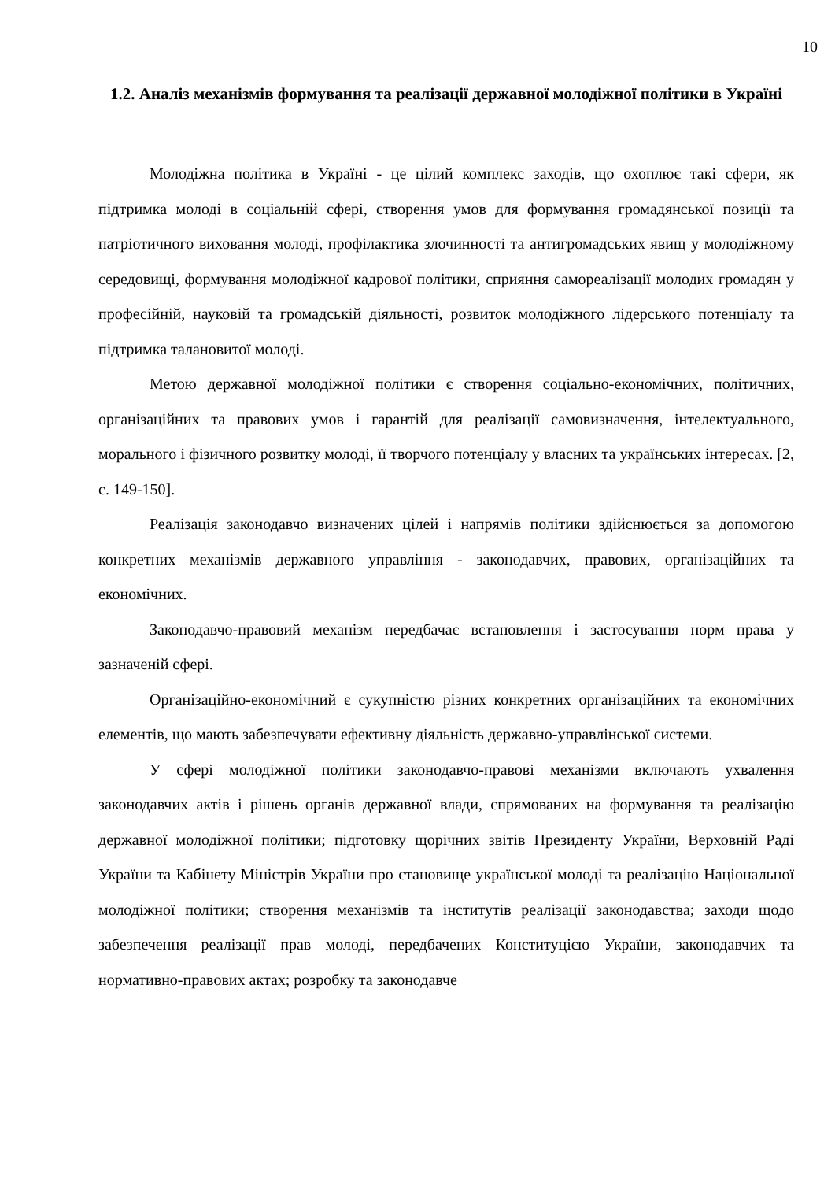10
1.2. Аналіз механізмів формування та реалізації державної молодіжної політики в Україні
Молодіжна політика в Україні - це цілий комплекс заходів, що охоплює такі сфери, як підтримка молоді в соціальній сфері, створення умов для формування громадянської позиції та патріотичного виховання молоді, профілактика злочинності та антигромадських явищ у молодіжному середовищі, формування молодіжної кадрової політики, сприяння самореалізації молодих громадян у професійній, науковій та громадській діяльності, розвиток молодіжного лідерського потенціалу та підтримка талановитої молоді.
Метою державної молодіжної політики є створення соціально-економічних, політичних, організаційних та правових умов і гарантій для реалізації самовизначення, інтелектуального, морального і фізичного розвитку молоді, її творчого потенціалу у власних та українських інтересах. [2, с. 149-150].
Реалізація законодавчо визначених цілей і напрямів політики здійснюється за допомогою конкретних механізмів державного управління - законодавчих, правових, організаційних та економічних.
Законодавчо-правовий механізм передбачає встановлення і застосування норм права у зазначеній сфері.
Організаційно-економічний є сукупністю різних конкретних організаційних та економічних елементів, що мають забезпечувати ефективну діяльність державно-управлінської системи.
У сфері молодіжної політики законодавчо-правові механізми включають ухвалення законодавчих актів і рішень органів державної влади, спрямованих на формування та реалізацію державної молодіжної політики; підготовку щорічних звітів Президенту України, Верховній Раді України та Кабінету Міністрів України про становище української молоді та реалізацію Національної молодіжної політики; створення механізмів та інститутів реалізації законодавства; заходи щодо забезпечення реалізації прав молоді, передбачених Конституцією України, законодавчих та нормативно-правових актах; розробку та законодавче